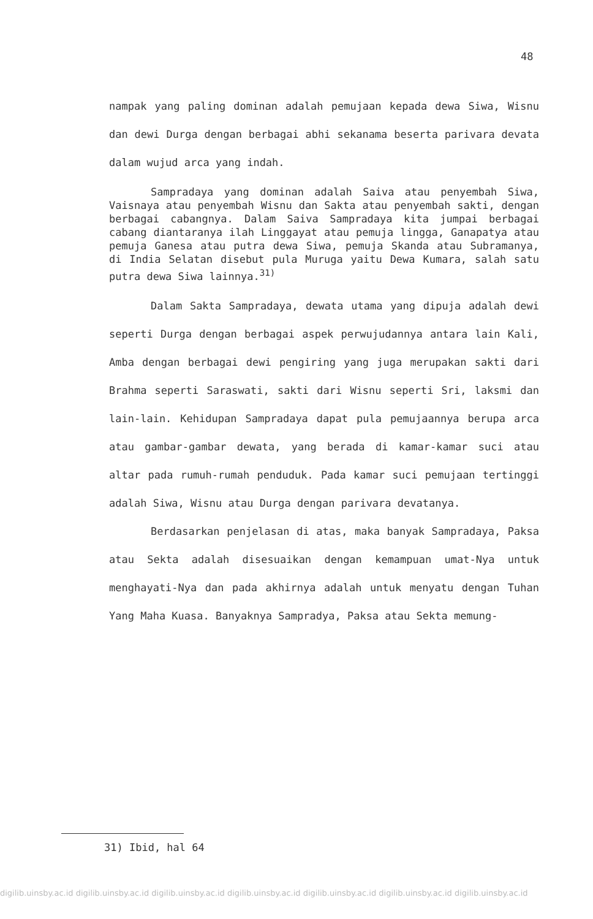48
nampak yang paling dominan adalah pemujaan kepada dewa Siwa, Wisnu dan dewi Durga dengan berbagai abhi sekanama beserta parivara devata dalam wujud arca yang indah.
Sampradaya yang dominan adalah Saiva atau penyembah Siwa, Vaisnaya atau penyembah Wisnu dan Sakta atau penyembah sakti, dengan berbagai cabangnya. Dalam Saiva Sampradaya kita jumpai berbagai cabang diantaranya ilah Linggayat atau pemuja lingga, Ganapatya atau pemuja Ganesa atau putra dewa Siwa, pemuja Skanda atau Subramanya, di India Selatan disebut pula Muruga yaitu Dewa Kumara, salah satu putra dewa Siwa lainnya.<sup>31)</sup>
Dalam Sakta Sampradaya, dewata utama yang dipuja adalah dewi seperti Durga dengan berbagai aspek perwujudannya antara lain Kali, Amba dengan berbagai dewi pengiring yang juga merupakan sakti dari Brahma seperti Saraswati, sakti dari Wisnu seperti Sri, laksmi dan lain-lain. Kehidupan Sampradaya dapat pula pemujaannya berupa arca atau gambar-gambar dewata, yang berada di kamar-kamar suci atau altar pada rumuh-rumah penduduk. Pada kamar suci pemujaan tertinggi adalah Siwa, Wisnu atau Durga dengan parivara devatanya.
Berdasarkan penjelasan di atas, maka banyak Sampradaya, Paksa atau Sekta adalah disesuaikan dengan kemampuan umat-Nya untuk menghayati-Nya dan pada akhirnya adalah untuk menyatu dengan Tuhan Yang Maha Kuasa. Banyaknya Sampradya, Paksa atau Sekta memung-
31) Ibid, hal 64
digilib.uinsby.ac.id digilib.uinsby.ac.id digilib.uinsby.ac.id digilib.uinsby.ac.id digilib.uinsby.ac.id digilib.uinsby.ac.id digilib.uinsby.ac.id